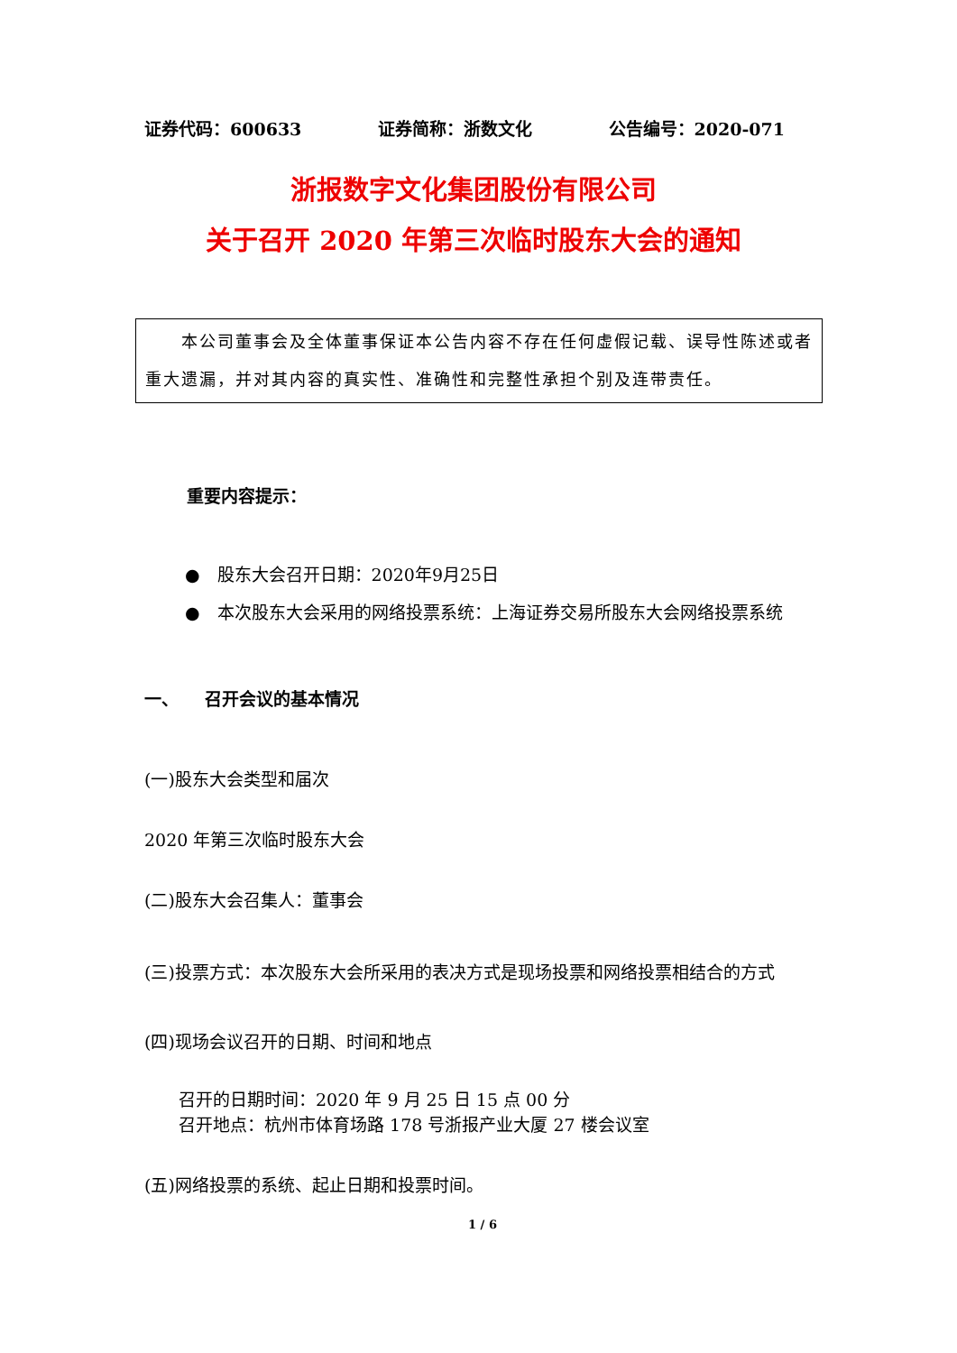证券代码：600633 证券简称：浙数文化 公告编号：2020-071
浙报数字文化集团股份有限公司
关于召开 2020 年第三次临时股东大会的通知
　　本公司董事会及全体董事保证本公告内容不存在任何虚假记载、误导性陈述或者重大遗漏，并对其内容的真实性、准确性和完整性承担个别及连带责任。
重要内容提示：
●　股东大会召开日期：2020年9月25日
●　本次股东大会采用的网络投票系统：上海证券交易所股东大会网络投票系统
一、　　召开会议的基本情况
(一)股东大会类型和届次
2020 年第三次临时股东大会
(二)股东大会召集人：董事会
(三)投票方式：本次股东大会所采用的表决方式是现场投票和网络投票相结合的方式
(四)现场会议召开的日期、时间和地点
召开的日期时间：2020 年 9 月 25 日 15 点 00 分
召开地点：杭州市体育场路 178 号浙报产业大厦 27 楼会议室
(五)网络投票的系统、起止日期和投票时间。
1 / 6